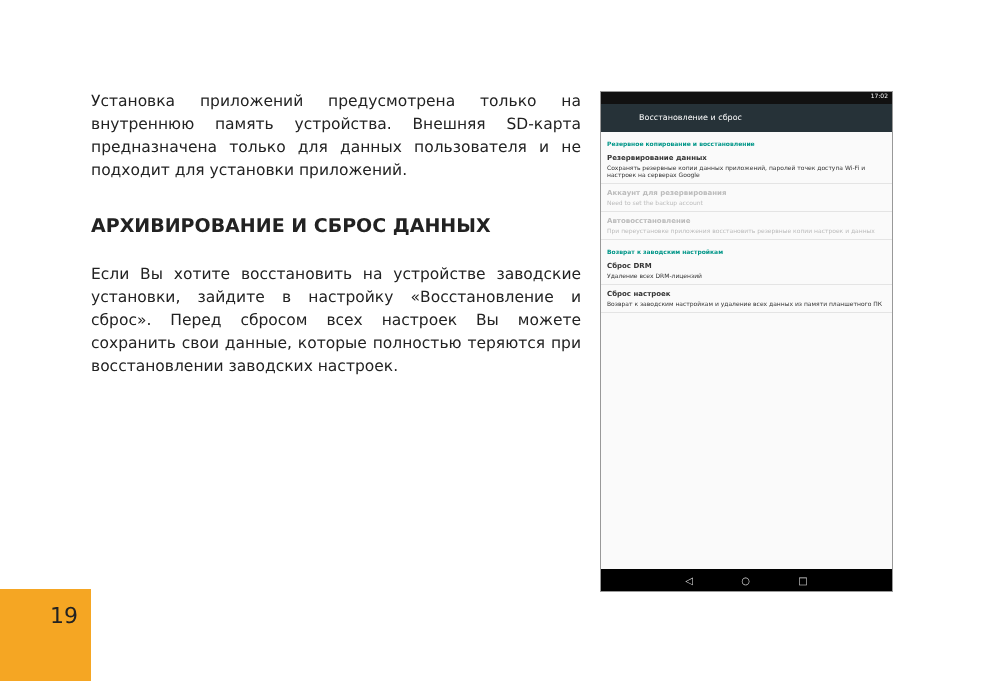Установка приложений предусмотрена только на внутреннюю память устройства. Внешняя SD-карта предназначена только для данных пользователя и не подходит для установки приложений.
АРХИВИРОВАНИЕ И СБРОС ДАННЫХ
Если Вы хотите восстановить на устройстве заводские установки, зайдите в настройку «Восстановление и сброс». Перед сбросом всех настроек Вы можете сохранить свои данные, которые полностью теряются при восстановлении заводских настроек.
17:02
Восстановление и сброс
Резервное копирование и восстановление
Резервирование данных
Сохранять резервные копии данных приложений, паролей точек доступа Wi-Fi и настроек на серверах Google
Аккаунт для резервирования
Need to set the backup account
Автовосстановление
При переустановке приложения восстановить резервные копии настроек и данных
Возврат к заводским настройкам
Сброс DRM
Удаление всех DRM-лицензий
Сброс настроек
Возврат к заводским настройкам и удаление всех данных из памяти планшетного ПК
◁ ○ □
19